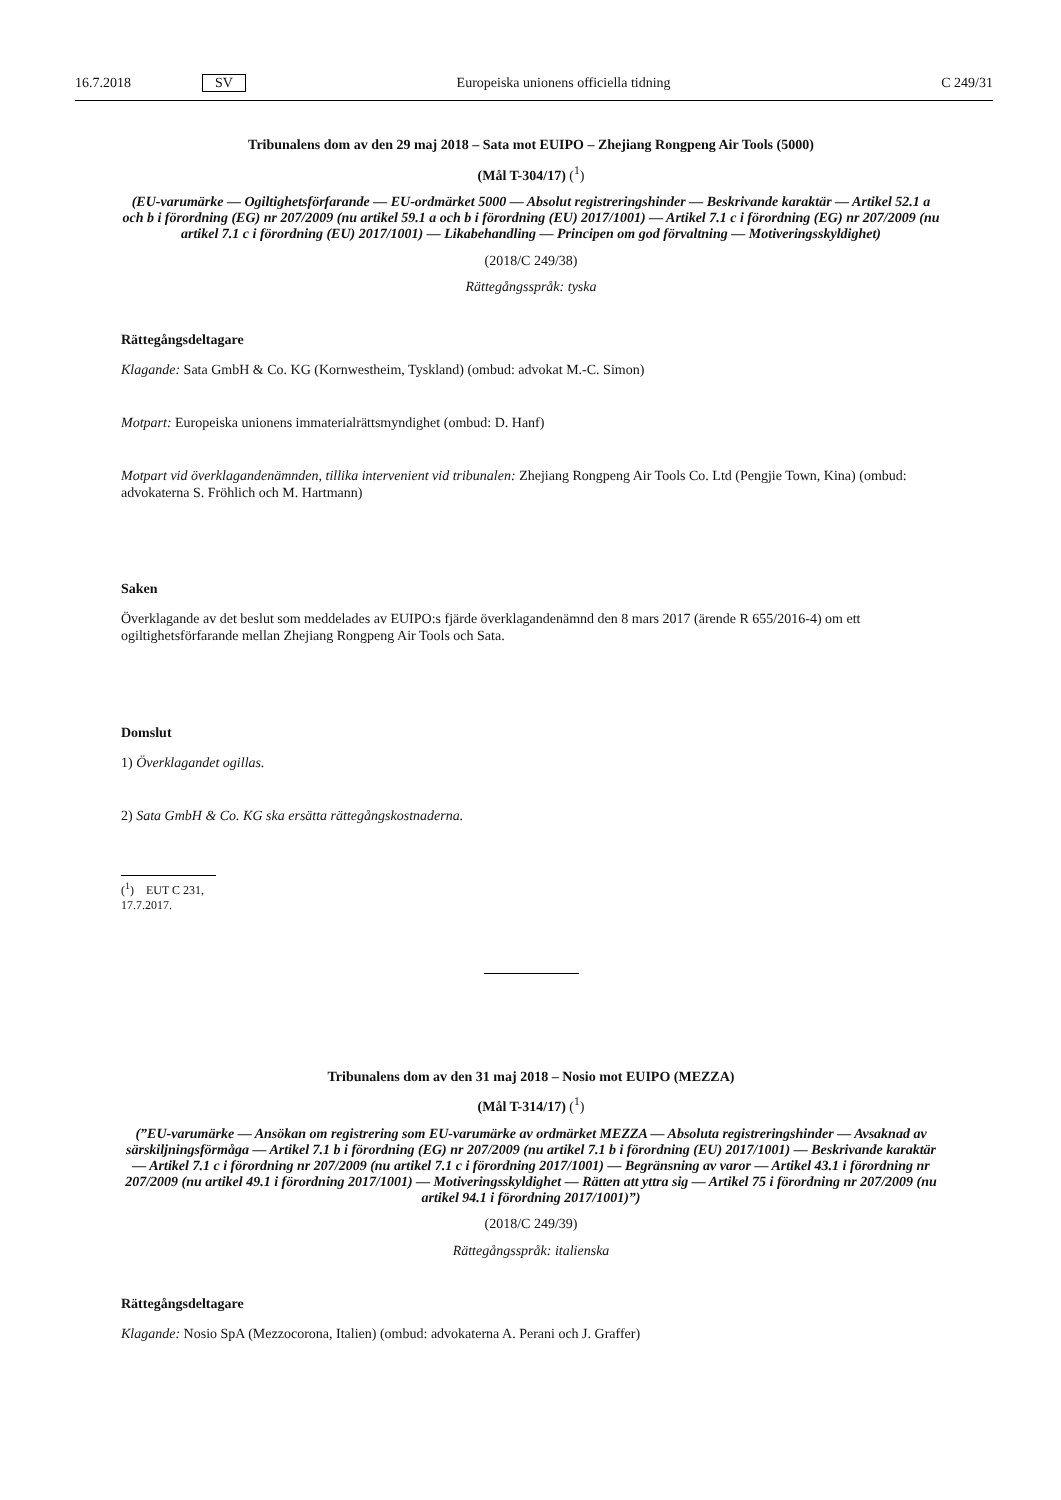16.7.2018 SV Europeiska unionens officiella tidning C 249/31
Tribunalens dom av den 29 maj 2018 – Sata mot EUIPO – Zhejiang Rongpeng Air Tools (5000)
(Mål T-304/17) (<sup>1</sup>)
(EU-varumärke — Ogiltighetsförfarande — EU-ordmärket 5000 — Absolut registreringshinder — Beskrivande karaktär — Artikel 52.1 a och b i förordning (EG) nr 207/2009 (nu artikel 59.1 a och b i förordning (EU) 2017/1001) — Artikel 7.1 c i förordning (EG) nr 207/2009 (nu artikel 7.1 c i förordning (EU) 2017/1001) — Likabehandling — Principen om god förvaltning — Motiveringsskyldighet)
(2018/C 249/38)
Rättegångsspråk: tyska
Rättegångsdeltagare
Klagande: Sata GmbH & Co. KG (Kornwestheim, Tyskland) (ombud: advokat M.-C. Simon)
Motpart: Europeiska unionens immaterialrättsmyndighet (ombud: D. Hanf)
Motpart vid överklagandenämnden, tillika intervenient vid tribunalen: Zhejiang Rongpeng Air Tools Co. Ltd (Pengjie Town, Kina) (ombud: advokaterna S. Fröhlich och M. Hartmann)
Saken
Överklagande av det beslut som meddelades av EUIPO:s fjärde överklagandenämnd den 8 mars 2017 (ärende R 655/2016-4) om ett ogiltighetsförfarande mellan Zhejiang Rongpeng Air Tools och Sata.
Domslut
1) Överklagandet ogillas.
2) Sata GmbH & Co. KG ska ersätta rättegångskostnaderna.
(<sup>1</sup>) EUT C 231, 17.7.2017.
Tribunalens dom av den 31 maj 2018 – Nosio mot EUIPO (MEZZA)
(Mål T-314/17) (<sup>1</sup>)
(”EU-varumärke — Ansökan om registrering som EU-varumärke av ordmärket MEZZA — Absoluta registreringshinder — Avsaknad av särskiljningsförmåga — Artikel 7.1 b i förordning (EG) nr 207/2009 (nu artikel 7.1 b i förordning (EU) 2017/1001) — Beskrivande karaktär — Artikel 7.1 c i förordning nr 207/2009 (nu artikel 7.1 c i förordning 2017/1001) — Begränsning av varor — Artikel 43.1 i förordning nr 207/2009 (nu artikel 49.1 i förordning 2017/1001) — Motiveringsskyldighet — Rätten att yttra sig — Artikel 75 i förordning nr 207/2009 (nu artikel 94.1 i förordning 2017/1001)”)
(2018/C 249/39)
Rättegångsspråk: italienska
Rättegångsdeltagare
Klagande: Nosio SpA (Mezzocorona, Italien) (ombud: advokaterna A. Perani och J. Graffer)